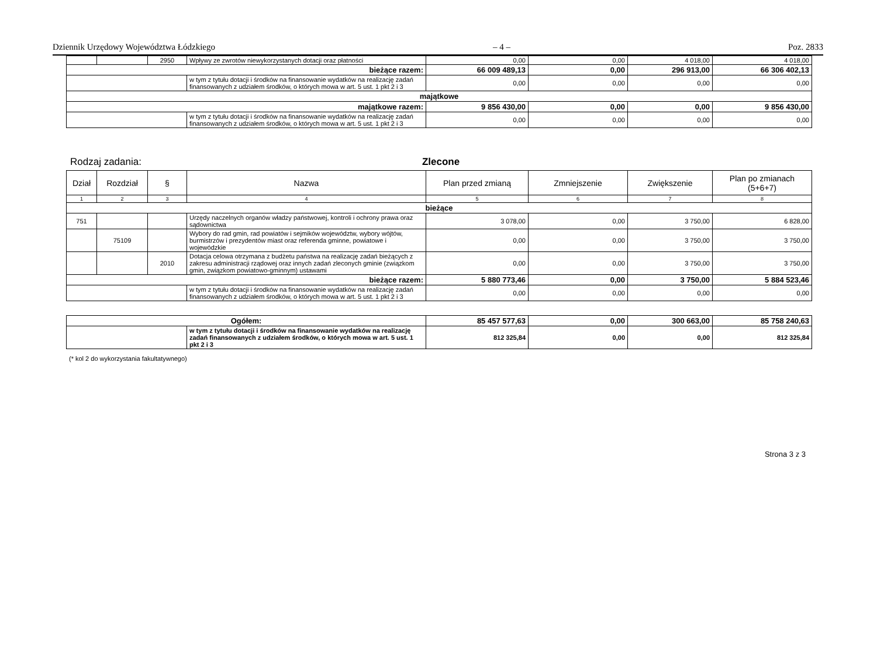Dziennik Urzędowy Województwa Łódzkiego – 4 – Poz. 2833
| | | 2950 | Wpływy ze zwrotów niewykorzystanych dotacji oraz płatności | 0,00 | 0,00 | 4 018,00 | 4 018,00 |
| bieżące razem: | | | | 66 009 489,13 | 0,00 | 296 913,00 | 66 306 402,13 |
| | | | w tym z tytułu dotacji i środków na finansowanie wydatków na realizację zadań finansowanych z udziałem środków, o których mowa w art. 5 ust. 1 pkt 2 i 3 | 0,00 | 0,00 | 0,00 | 0,00 |
| majątkowe | | | | | | | |
| majątkowe razem: | | | | 9 856 430,00 | 0,00 | 0,00 | 9 856 430,00 |
| | | | w tym z tytułu dotacji i środków na finansowanie wydatków na realizację zadań finansowanych z udziałem środków, o których mowa w art. 5 ust. 1 pkt 2 i 3 | 0,00 | 0,00 | 0,00 | 0,00 |
Rodzaj zadania: Zlecone
| Dział | Rozdział | § | Nazwa | Plan przed zmianą | Zmniejszenie | Zwiększenie | Plan po zmianach (5+6+7) |
| --- | --- | --- | --- | --- | --- | --- | --- |
| 1 | 2 | 3 | 4 | 5 | 6 | 7 | 8 |
| bieżące | | | | | | | |
| 751 | | | Urzędy naczelnych organów władzy państwowej, kontroli i ochrony prawa oraz sądownictwa | 3 078,00 | 0,00 | 3 750,00 | 6 828,00 |
| | 75109 | | Wybory do rad gmin, rad powiatów i sejmików województw, wybory wójtów, burmistrzów i prezydentów miast oraz referenda gminne, powiatowe i wojewódzkie | 0,00 | 0,00 | 3 750,00 | 3 750,00 |
| | | 2010 | Dotacja celowa otrzymana z budżetu państwa na realizację zadań bieżących z zakresu administracji rządowej oraz innych zadań zleconych gminie (związkom gmin, związkom powiatowo-gminnym) ustawami | 0,00 | 0,00 | 3 750,00 | 3 750,00 |
| bieżące razem: | | | | 5 880 773,46 | 0,00 | 3 750,00 | 5 884 523,46 |
| | | | w tym z tytułu dotacji i środków na finansowanie wydatków na realizację zadań finansowanych z udziałem środków, o których mowa w art. 5 ust. 1 pkt 2 i 3 | 0,00 | 0,00 | 0,00 | 0,00 |
| Ogółem: | | 85 457 577,63 | 0,00 | 300 663,00 | 85 758 240,63 |
| | w tym z tytułu dotacji i środków na finansowanie wydatków na realizację zadań finansowanych z udziałem środków, o których mowa w art. 5 ust. 1 pkt 2 i 3 | 812 325,84 | 0,00 | 0,00 | 812 325,84 |
(* kol 2 do wykorzystania fakultatywnego)
Strona 3 z 3